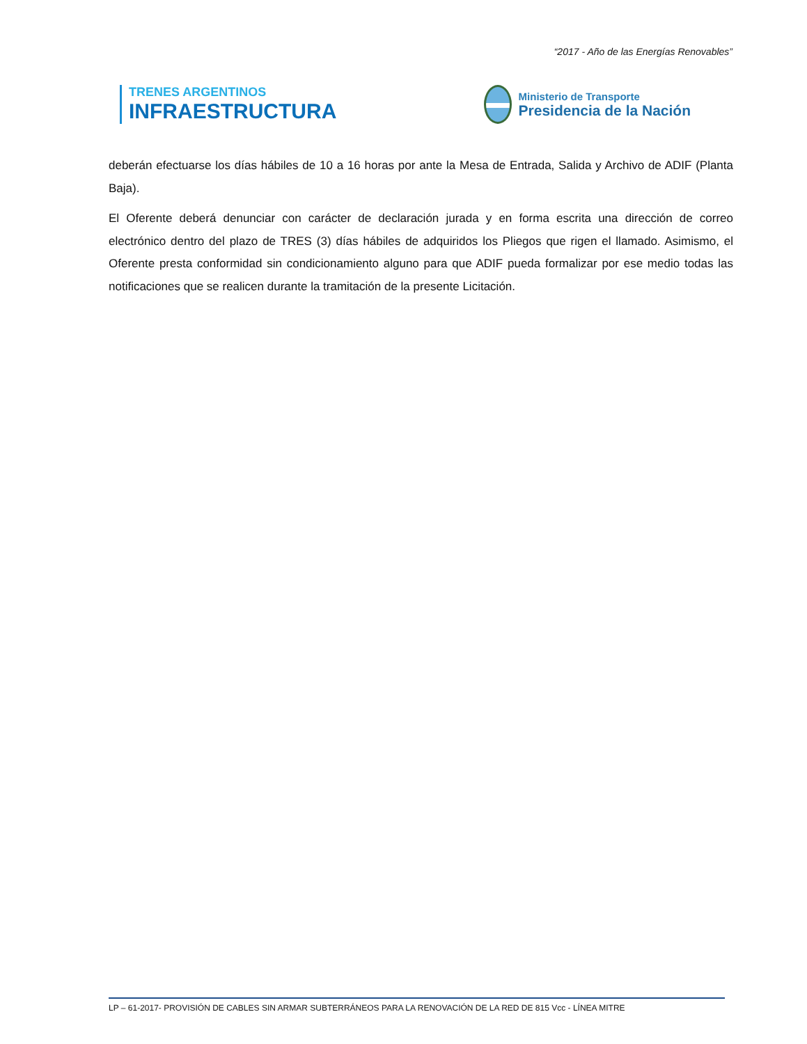“2017 - Año de las Energías Renovables”
TRENES ARGENTINOS
INFRAESTRUCTURA
Ministerio de Transporte
Presidencia de la Nación
deberán efectuarse los días hábiles de 10 a 16 horas por ante la Mesa de Entrada, Salida y Archivo de ADIF (Planta Baja).
El Oferente deberá denunciar con carácter de declaración jurada y en forma escrita una dirección de correo electrónico dentro del plazo de TRES (3) días hábiles de adquiridos los Pliegos que rigen el llamado. Asimismo, el Oferente presta conformidad sin condicionamiento alguno para que ADIF pueda formalizar por ese medio todas las notificaciones que se realicen durante la tramitación de la presente Licitación.
LP – 61-2017- PROVISIÓN DE CABLES SIN ARMAR SUBTERRÁNEOS PARA LA RENOVACIÓN DE LA RED DE 815 Vcc - LÍNEA MITRE